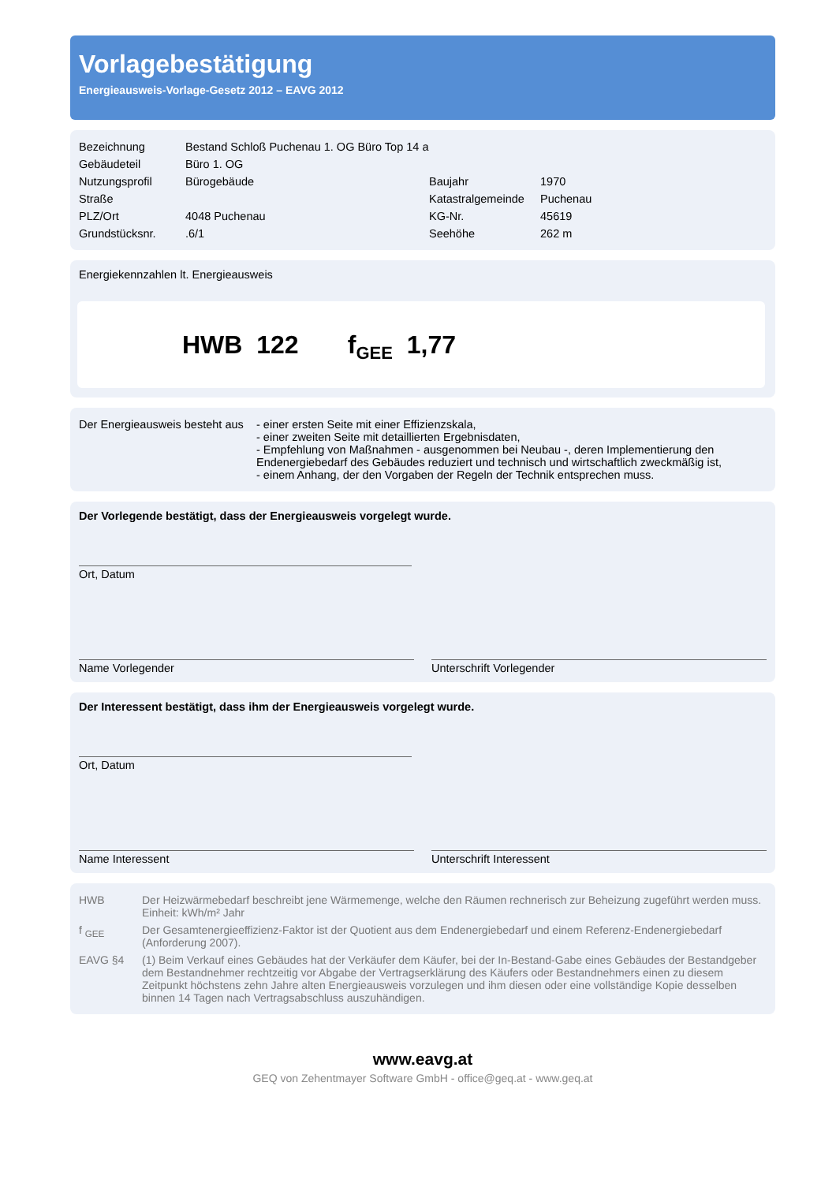Vorlagebestätigung
Energieausweis-Vorlage-Gesetz 2012 – EAVG 2012
| Bezeichnung | Bestand Schloß Puchenau 1. OG Büro Top 14 a | | |
| Gebäudeteil | Büro 1. OG | | |
| Nutzungsprofil | Bürogebäude | Baujahr | 1970 |
| Straße | | Katastralgemeinde | Puchenau |
| PLZ/Ort | 4048 Puchenau | KG-Nr. | 45619 |
| Grundstücksnr. | .6/1 | Seehöhe | 262 m |
Energiekennzahlen lt. Energieausweis
HWB 122 f<sub>GEE</sub> 1,77
| Der Energieausweis besteht aus | - einer ersten Seite mit einer Effizienzskala, - einer zweiten Seite mit detaillierten Ergebnisdaten, - Empfehlung von Maßnahmen - ausgenommen bei Neubau -, deren Implementierung den Endenergiebedarf des Gebäudes reduziert und technisch und wirtschaftlich zweckmäßig ist, - einem Anhang, der den Vorgaben der Regeln der Technik entsprechen muss. |
Der Vorlegende bestätigt, dass der Energieausweis vorgelegt wurde.
Ort, Datum
Name Vorlegender Unterschrift Vorlegender
Der Interessent bestätigt, dass ihm der Energieausweis vorgelegt wurde.
Ort, Datum
Name Interessent Unterschrift Interessent
| HWB | Der Heizwärmebedarf beschreibt jene Wärmemenge, welche den Räumen rechnerisch zur Beheizung zugeführt werden muss. Einheit: kWh/m² Jahr |
| f <sub>GEE</sub> | Der Gesamtenergieeffizienz-Faktor ist der Quotient aus dem Endenergiebedarf und einem Referenz-Endenergiebedarf (Anforderung 2007). |
| EAVG §4 | (1) Beim Verkauf eines Gebäudes hat der Verkäufer dem Käufer, bei der In-Bestand-Gabe eines Gebäudes der Bestandgeber dem Bestandnehmer rechtzeitig vor Abgabe der Vertragserklärung des Käufers oder Bestandnehmers einen zu diesem Zeitpunkt höchstens zehn Jahre alten Energieausweis vorzulegen und ihm diesen oder eine vollständige Kopie desselben binnen 14 Tagen nach Vertragsabschluss auszuhändigen. |
www.eavg.at
GEQ von Zehentmayer Software GmbH - office@geq.at - www.geq.at